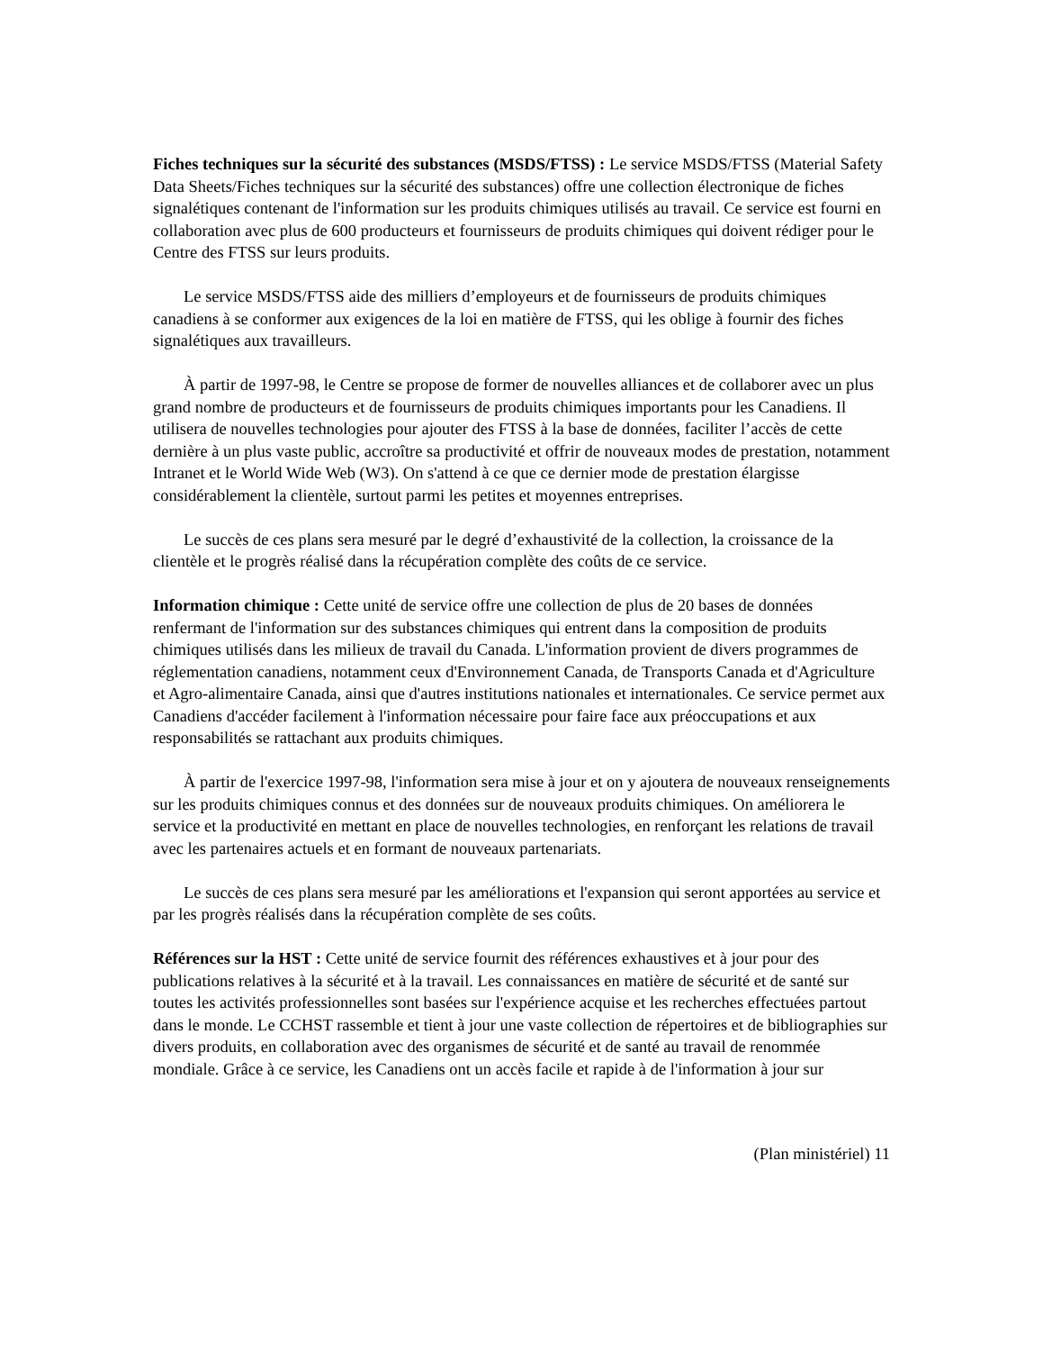Fiches techniques sur la sécurité des substances (MSDS/FTSS) : Le service MSDS/FTSS (Material Safety Data Sheets/Fiches techniques sur la sécurité des substances) offre une collection électronique de fiches signalétiques contenant de l'information sur les produits chimiques utilisés au travail. Ce service est fourni en collaboration avec plus de 600 producteurs et fournisseurs de produits chimiques qui doivent rédiger pour le Centre des FTSS sur leurs produits.
Le service MSDS/FTSS aide des milliers d’employeurs et de fournisseurs de produits chimiques canadiens à se conformer aux exigences de la loi en matière de FTSS, qui les oblige à fournir des fiches signalétiques aux travailleurs.
À partir de 1997-98, le Centre se propose de former de nouvelles alliances et de collaborer avec un plus grand nombre de producteurs et de fournisseurs de produits chimiques importants pour les Canadiens. Il utilisera de nouvelles technologies pour ajouter des FTSS à la base de données, faciliter l’accès de cette dernière à un plus vaste public, accroître sa productivité et offrir de nouveaux modes de prestation, notamment Intranet et le World Wide Web (W3). On s'attend à ce que ce dernier mode de prestation élargisse considérablement la clientèle, surtout parmi les petites et moyennes entreprises.
Le succès de ces plans sera mesuré par le degré d’exhaustivité de la collection, la croissance de la clientèle et le progrès réalisé dans la récupération complète des coûts de ce service.
Information chimique : Cette unité de service offre une collection de plus de 20 bases de données renfermant de l'information sur des substances chimiques qui entrent dans la composition de produits chimiques utilisés dans les milieux de travail du Canada. L'information provient de divers programmes de réglementation canadiens, notamment ceux d'Environnement Canada, de Transports Canada et d'Agriculture et Agro-alimentaire Canada, ainsi que d'autres institutions nationales et internationales. Ce service permet aux Canadiens d'accéder facilement à l'information nécessaire pour faire face aux préoccupations et aux responsabilités se rattachant aux produits chimiques.
À partir de l'exercice 1997-98, l'information sera mise à jour et on y ajoutera de nouveaux renseignements sur les produits chimiques connus et des données sur de nouveaux produits chimiques. On améliorera le service et la productivité en mettant en place de nouvelles technologies, en renforçant les relations de travail avec les partenaires actuels et en formant de nouveaux partenariats.
Le succès de ces plans sera mesuré par les améliorations et l'expansion qui seront apportées au service et par les progrès réalisés dans la récupération complète de ses coûts.
Références sur la HST : Cette unité de service fournit des références exhaustives et à jour pour des publications relatives à la sécurité et à la travail. Les connaissances en matière de sécurité et de santé sur toutes les activités professionnelles sont basées sur l'expérience acquise et les recherches effectuées partout dans le monde. Le CCHST rassemble et tient à jour une vaste collection de répertoires et de bibliographies sur divers produits, en collaboration avec des organismes de sécurité et de santé au travail de renommée mondiale. Grâce à ce service, les Canadiens ont un accès facile et rapide à de l'information à jour sur
(Plan ministériel) 11